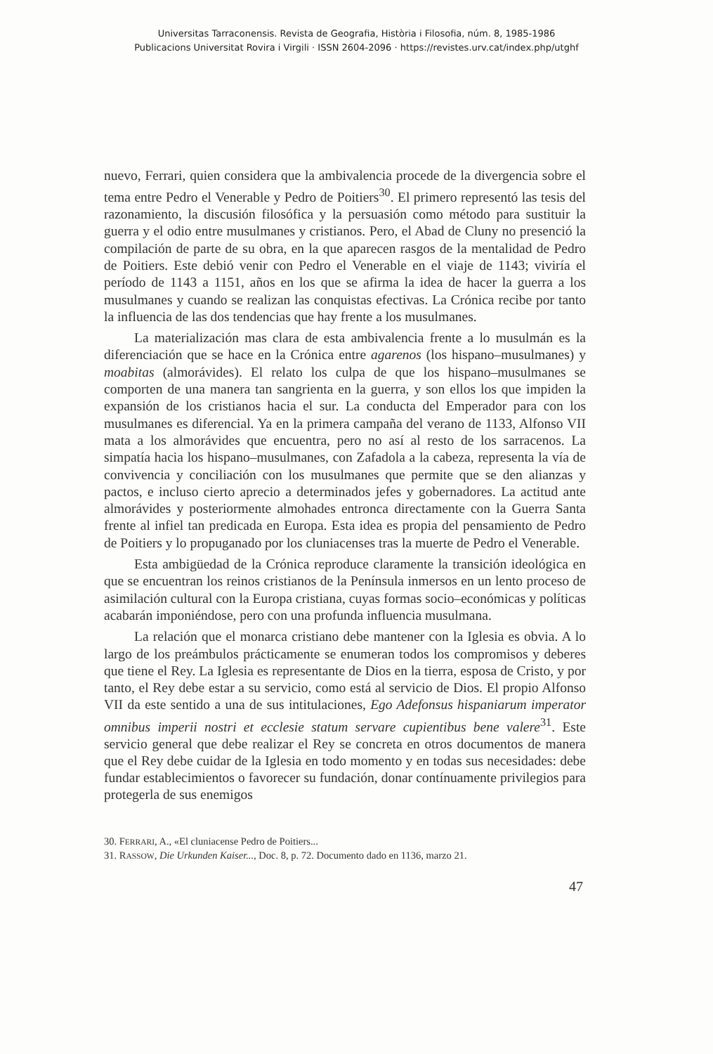Universitas Tarraconensis. Revista de Geografia, Història i Filosofia, núm. 8, 1985-1986
Publicacions Universitat Rovira i Virgili · ISSN 2604-2096 · https://revistes.urv.cat/index.php/utghf
nuevo, Ferrari, quien considera que la ambivalencia procede de la divergencia sobre el tema entre Pedro el Venerable y Pedro de Poitiers<sup>30</sup>. El primero representó las tesis del razonamiento, la discusión filosófica y la persuasión como método para sustituir la guerra y el odio entre musulmanes y cristianos. Pero, el Abad de Cluny no presenció la compilación de parte de su obra, en la que aparecen rasgos de la mentalidad de Pedro de Poitiers. Este debió venir con Pedro el Venerable en el viaje de 1143; viviría el período de 1143 a 1151, años en los que se afirma la idea de hacer la guerra a los musulmanes y cuando se realizan las conquistas efectivas. La Crónica recibe por tanto la influencia de las dos tendencias que hay frente a los musulmanes.
La materialización mas clara de esta ambivalencia frente a lo musulmán es la diferenciación que se hace en la Crónica entre agarenos (los hispano–musulmanes) y moabitas (almorávides). El relato los culpa de que los hispano–musulmanes se comporten de una manera tan sangrienta en la guerra, y son ellos los que impiden la expansión de los cristianos hacia el sur. La conducta del Emperador para con los musulmanes es diferencial. Ya en la primera campaña del verano de 1133, Alfonso VII mata a los almorávides que encuentra, pero no así al resto de los sarracenos. La simpatía hacia los hispano–musulmanes, con Zafadola a la cabeza, representa la vía de convivencia y conciliación con los musulmanes que permite que se den alianzas y pactos, e incluso cierto aprecio a determinados jefes y gobernadores. La actitud ante almorávides y posteriormente almohades entronca directamente con la Guerra Santa frente al infiel tan predicada en Europa. Esta idea es propia del pensamiento de Pedro de Poitiers y lo propuganado por los cluniacenses tras la muerte de Pedro el Venerable.
Esta ambigüedad de la Crónica reproduce claramente la transición ideológica en que se encuentran los reinos cristianos de la Península inmersos en un lento proceso de asimilación cultural con la Europa cristiana, cuyas formas socio–económicas y políticas acabarán imponiéndose, pero con una profunda influencia musulmana.
La relación que el monarca cristiano debe mantener con la Iglesia es obvia. A lo largo de los preámbulos prácticamente se enumeran todos los compromisos y deberes que tiene el Rey. La Iglesia es representante de Dios en la tierra, esposa de Cristo, y por tanto, el Rey debe estar a su servicio, como está al servicio de Dios. El propio Alfonso VII da este sentido a una de sus intitulaciones, Ego Adefonsus hispaniarum imperator omnibus imperii nostri et ecclesie statum servare cupientibus bene valere<sup>31</sup>. Este servicio general que debe realizar el Rey se concreta en otros documentos de manera que el Rey debe cuidar de la Iglesia en todo momento y en todas sus necesidades: debe fundar establecimientos o favorecer su fundación, donar contínuamente privilegios para protegerla de sus enemigos
30. FERRARI, A., «El cluniacense Pedro de Poitiers...
31. RASSOW, Die Urkunden Kaiser..., Doc. 8, p. 72. Documento dado en 1136, marzo 21.
47